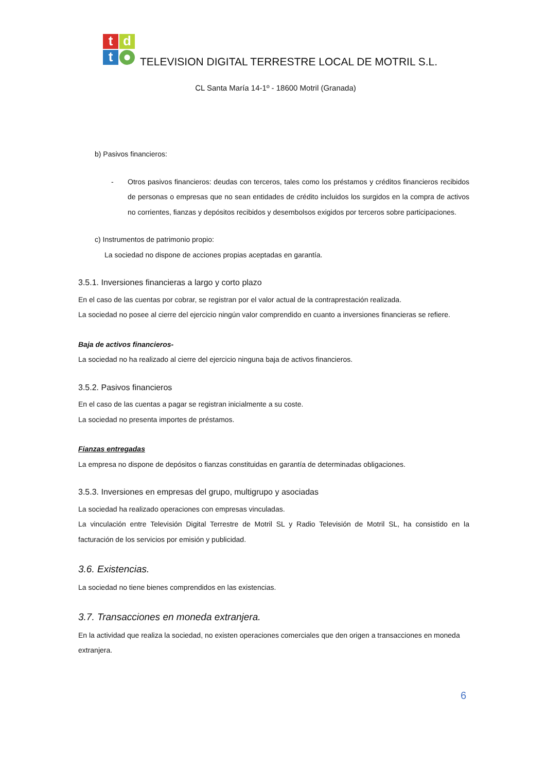t
d
t
●
TELEVISION DIGITAL TERRESTRE LOCAL DE MOTRIL S.L.
CL Santa María 14-1º - 18600 Motril (Granada)
b) Pasivos financieros:
- Otros pasivos financieros: deudas con terceros, tales como los préstamos y créditos financieros recibidos de personas o empresas que no sean entidades de crédito incluidos los surgidos en la compra de activos no corrientes, fianzas y depósitos recibidos y desembolsos exigidos por terceros sobre participaciones.
c) Instrumentos de patrimonio propio:
La sociedad no dispone de acciones propias aceptadas en garantía.
3.5.1. Inversiones financieras a largo y corto plazo
En el caso de las cuentas por cobrar, se registran por el valor actual de la contraprestación realizada.
La sociedad no posee al cierre del ejercicio ningún valor comprendido en cuanto a inversiones financieras se refiere.
Baja de activos financieros-
La sociedad no ha realizado al cierre del ejercicio ninguna baja de activos financieros.
3.5.2. Pasivos financieros
En el caso de las cuentas a pagar se registran inicialmente a su coste.
La sociedad no presenta importes de préstamos.
Fianzas entregadas
La empresa no dispone de depósitos o fianzas constituidas en garantía de determinadas obligaciones.
3.5.3. Inversiones en empresas del grupo, multigrupo y asociadas
La sociedad ha realizado operaciones con empresas vinculadas.
La vinculación entre Televisión Digital Terrestre de Motril SL y Radio Televisión de Motril SL, ha consistido en la facturación de los servicios por emisión y publicidad.
3.6. Existencias.
La sociedad no tiene bienes comprendidos en las existencias.
3.7. Transacciones en moneda extranjera.
En la actividad que realiza la sociedad, no existen operaciones comerciales que den origen a transacciones en moneda extranjera.
6